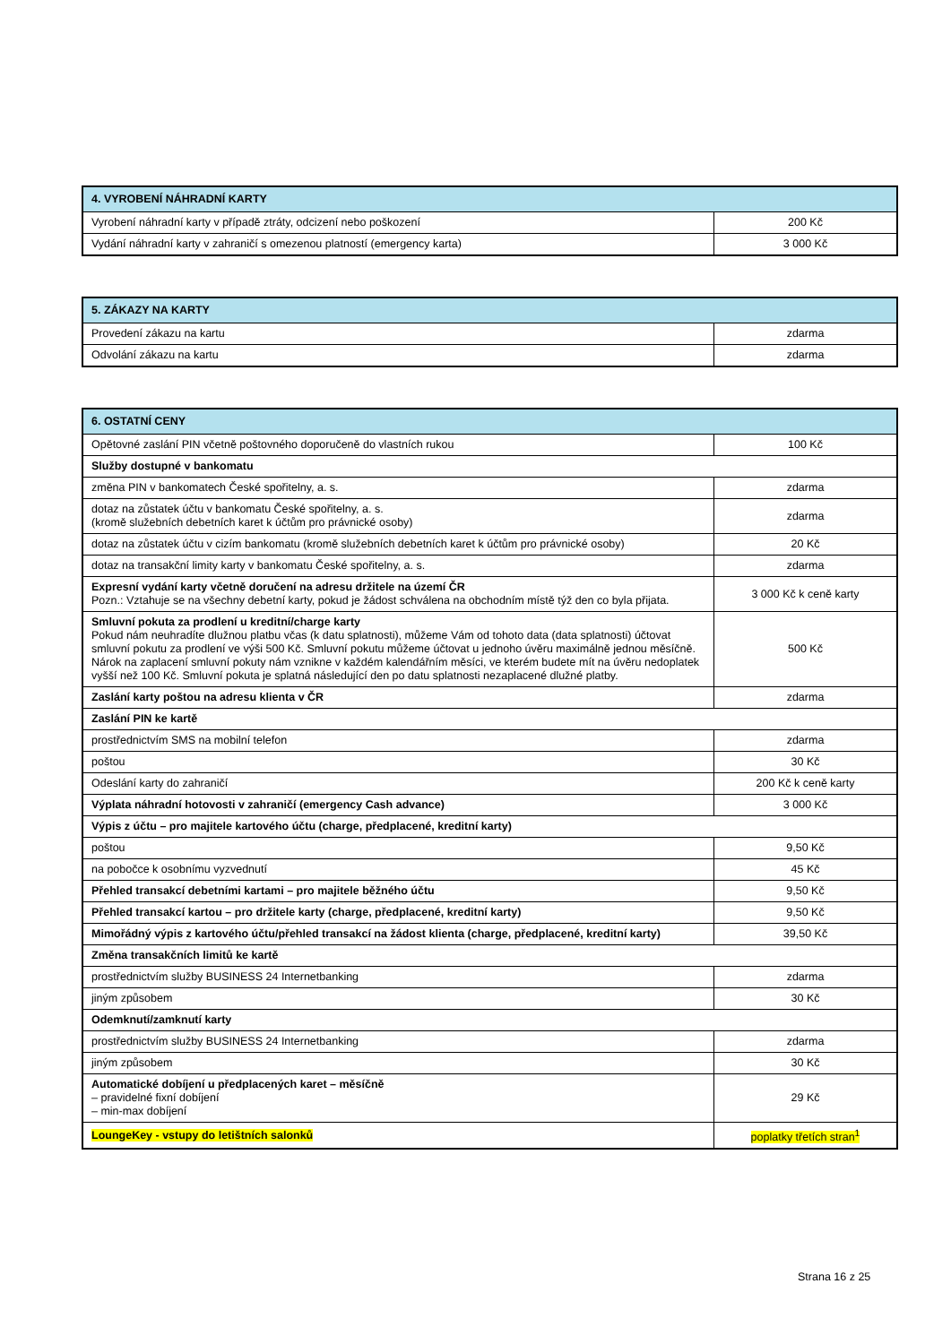| 4. VYROBENÍ NÁHRADNÍ KARTY | |
| --- | --- |
| Vyrobení náhradní karty v případě ztráty, odcizení nebo poškození | 200 Kč |
| Vydání náhradní karty v zahraničí s omezenou platností (emergency karta) | 3 000 Kč |
| 5. ZÁKAZY NA KARTY | |
| --- | --- |
| Provedení zákazu na kartu | zdarma |
| Odvolání zákazu na kartu | zdarma |
| 6. OSTATNÍ CENY | |
| --- | --- |
| Opětovné zaslání PIN včetně poštovného doporučeně do vlastních rukou | 100 Kč |
| Služby dostupné v bankomatu | |
| změna PIN v bankomatech České spořitelny, a. s. | zdarma |
| dotaz na zůstatek účtu v bankomatu České spořitelny, a. s. (kromě služebních debetních karet k účtům pro právnické osoby) | zdarma |
| dotaz na zůstatek účtu v cizím bankomatu (kromě služebních debetních karet k účtům pro právnické osoby) | 20 Kč |
| dotaz na transakční limity karty v bankomatu České spořitelny, a. s. | zdarma |
| Expresní vydání karty včetně doručení na adresu držitele na území ČR Pozn.: Vztahuje se na všechny debetní karty, pokud je žádost schválena na obchodním místě týž den co byla přijata. | 3 000 Kč k ceně karty |
| Smluvní pokuta za prodlení u kreditní/charge karty Pokud nám neuhradíte dlužnou platbu včas (k datu splatnosti), můžeme Vám od tohoto data (data splatnosti) účtovat smluvní pokutu za prodlení ve výši 500 Kč. Smluvní pokutu můžeme účtovat u jednoho úvěru maximálně jednou měsíčně. Nárok na zaplacení smluvní pokuty nám vznikne v každém kalendářním měsíci, ve kterém budete mít na úvěru nedoplatek vyšší než 100 Kč. Smluvní pokuta je splatná následující den po datu splatnosti nezaplacené dlužné platby. | 500 Kč |
| Zaslání karty poštou na adresu klienta v ČR | zdarma |
| Zaslání PIN ke kartě | |
| prostřednictvím SMS na mobilní telefon | zdarma |
| poštou | 30 Kč |
| Odeslání karty do zahraničí | 200 Kč k ceně karty |
| Výplata náhradní hotovosti v zahraničí (emergency Cash advance) | 3 000 Kč |
| Výpis z účtu – pro majitele kartového účtu (charge, předplacené, kreditní karty) | |
| poštou | 9,50 Kč |
| na pobočce k osobnímu vyzvednutí | 45 Kč |
| Přehled transakcí debetními kartami – pro majitele běžného účtu | 9,50 Kč |
| Přehled transakcí kartou – pro držitele karty (charge, předplacené, kreditní karty) | 9,50 Kč |
| Mimořádný výpis z kartového účtu/přehled transakcí na žádost klienta (charge, předplacené, kreditní karty) | 39,50 Kč |
| Změna transakčních limitů ke kartě | |
| prostřednictvím služby BUSINESS 24 Internetbanking | zdarma |
| jiným způsobem | 30 Kč |
| Odemknutí/zamknutí karty | |
| prostřednictvím služby BUSINESS 24 Internetbanking | zdarma |
| jiným způsobem | 30 Kč |
| Automatické dobíjení u předplacených karet – měsíčně – pravidelné fixní dobíjení – min-max dobíjení | 29 Kč |
| LoungeKey - vstupy do letištních salonků | poplatky třetích stran<sup>1</sup> |
Strana 16 z 25